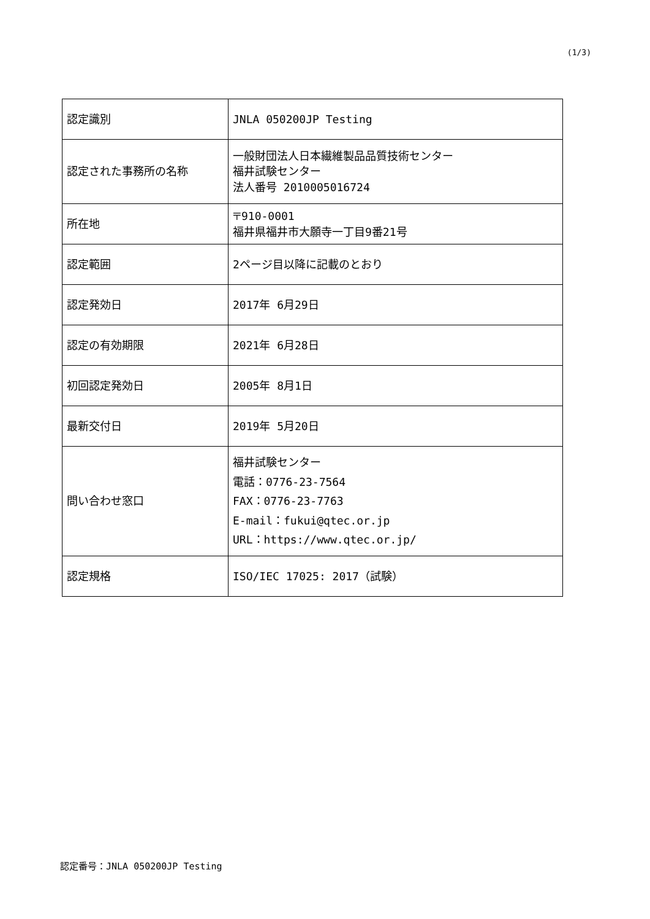(1/3)
| 認定識別 | JNLA 050200JP Testing |
| 認定された事務所の名称 | 一般財団法人日本繊維製品品質技術センター 福井試験センター 法人番号 2010005016724 |
| 所在地 | 〒910-0001 福井県福井市大願寺一丁目9番21号 |
| 認定範囲 | 2ページ目以降に記載のとおり |
| 認定発効日 | 2017年 6月29日 |
| 認定の有効期限 | 2021年 6月28日 |
| 初回認定発効日 | 2005年 8月1日 |
| 最新交付日 | 2019年 5月20日 |
| 問い合わせ窓口 | 福井試験センター 電話：0776-23-7564 FAX：0776-23-7763 E-mail：fukui@qtec.or.jp URL：https://www.qtec.or.jp/ |
| 認定規格 | ISO/IEC 17025: 2017（試験） |
認定番号：JNLA 050200JP Testing